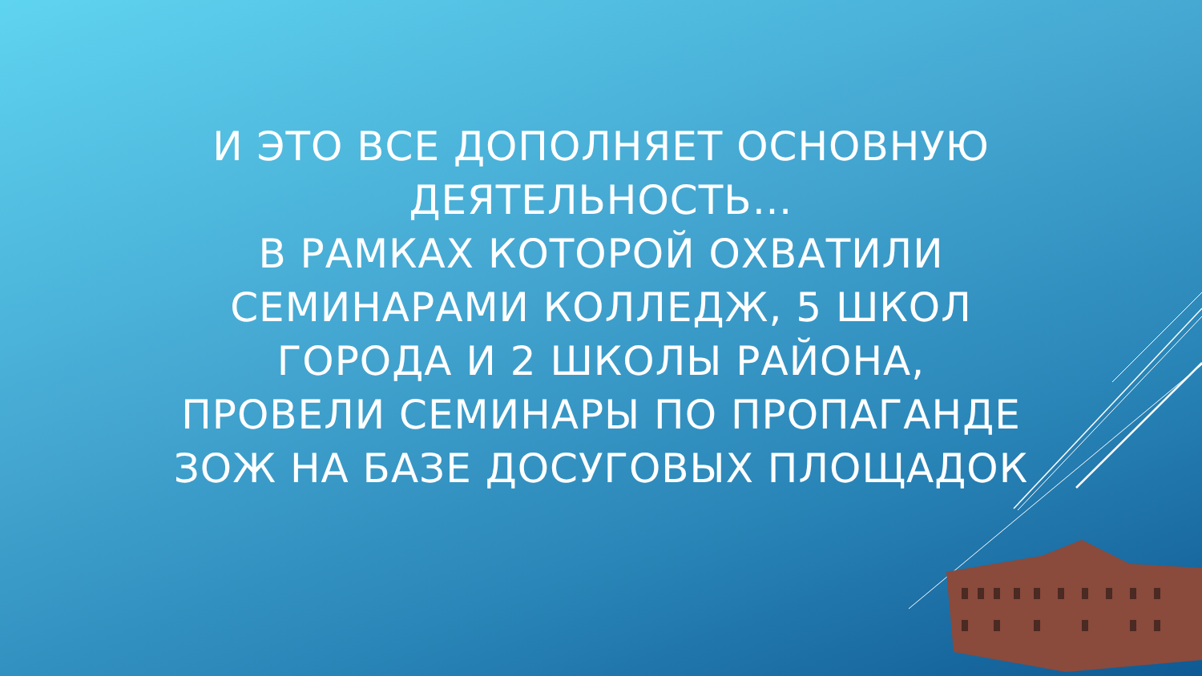И ЭТО ВСЕ ДОПОЛНЯЕТ ОСНОВНУЮ
ДЕЯТЕЛЬНОСТЬ…
В РАМКАХ КОТОРОЙ ОХВАТИЛИ
СЕМИНАРАМИ КОЛЛЕДЖ, 5 ШКОЛ
ГОРОДА И 2 ШКОЛЫ РАЙОНА,
ПРОВЕЛИ СЕМИНАРЫ ПО ПРОПАГАНДЕ
ЗОЖ НА БАЗЕ ДОСУГОВЫХ ПЛОЩАДОК